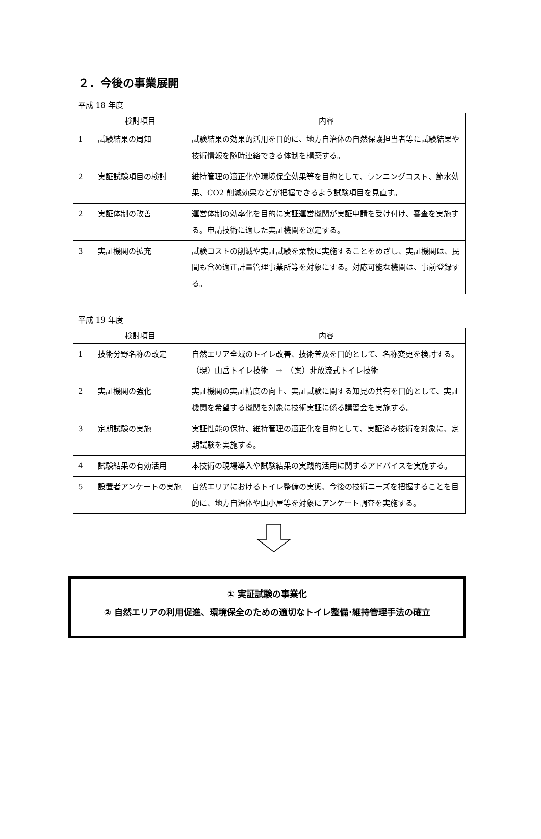２．今後の事業展開
平成 18 年度
| | 検討項目 | 内容 |
| --- | --- | --- |
| 1 | 試験結果の周知 | 試験結果の効果的活用を目的に、地方自治体の自然保護担当者等に試験結果や技術情報を随時連絡できる体制を構築する。 |
| 2 | 実証試験項目の検討 | 維持管理の適正化や環境保全効果等を目的として、ランニングコスト、節水効果、CO2 削減効果などが把握できるよう試験項目を見直す。 |
| 2 | 実証体制の改善 | 運営体制の効率化を目的に実証運営機関が実証申請を受け付け、審査を実施する。申請技術に適した実証機関を選定する。 |
| 3 | 実証機関の拡充 | 試験コストの削減や実証試験を柔軟に実施することをめざし、実証機関は、民間も含め適正計量管理事業所等を対象にする。対応可能な機関は、事前登録する。 |
平成 19 年度
| | 検討項目 | 内容 |
| --- | --- | --- |
| 1 | 技術分野名称の改定 | 自然エリア全域のトイレ改善、技術普及を目的として、名称変更を検討する。 （現）山岳トイレ技術 → （案）非放流式トイレ技術 |
| 2 | 実証機関の強化 | 実証機関の実証精度の向上、実証試験に関する知見の共有を目的として、実証機関を希望する機関を対象に技術実証に係る講習会を実施する。 |
| 3 | 定期試験の実施 | 実証性能の保持、維持管理の適正化を目的として、実証済み技術を対象に、定期試験を実施する。 |
| 4 | 試験結果の有効活用 | 本技術の現場導入や試験結果の実践的活用に関するアドバイスを実施する。 |
| 5 | 設置者アンケートの実施 | 自然エリアにおけるトイレ整備の実態、今後の技術ニーズを把握することを目的に、地方自治体や山小屋等を対象にアンケート調査を実施する。 |
① 実証試験の事業化
② 自然エリアの利用促進、環境保全のための適切なトイレ整備･維持管理手法の確立